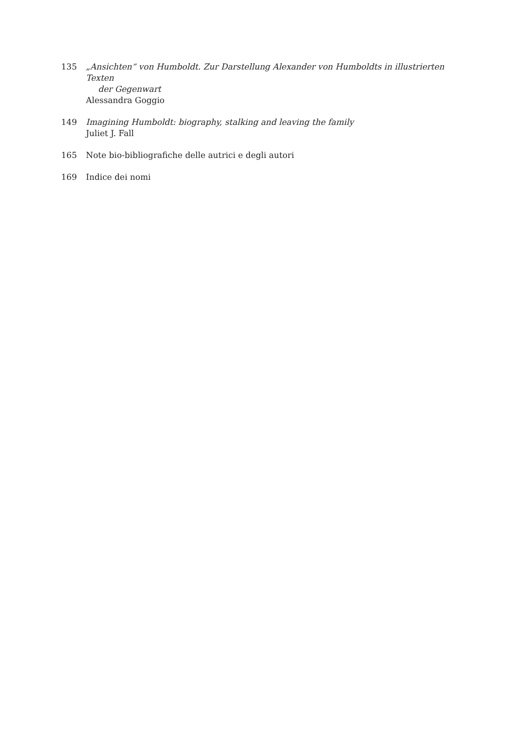135 „Ansichten“ von Humboldt. Zur Darstellung Alexander von Humboldts in illustrierten Texten
der Gegenwart
Alessandra Goggio
149 Imagining Humboldt: biography, stalking and leaving the family
Juliet J. Fall
165 Note bio-bibliografiche delle autrici e degli autori
169 Indice dei nomi